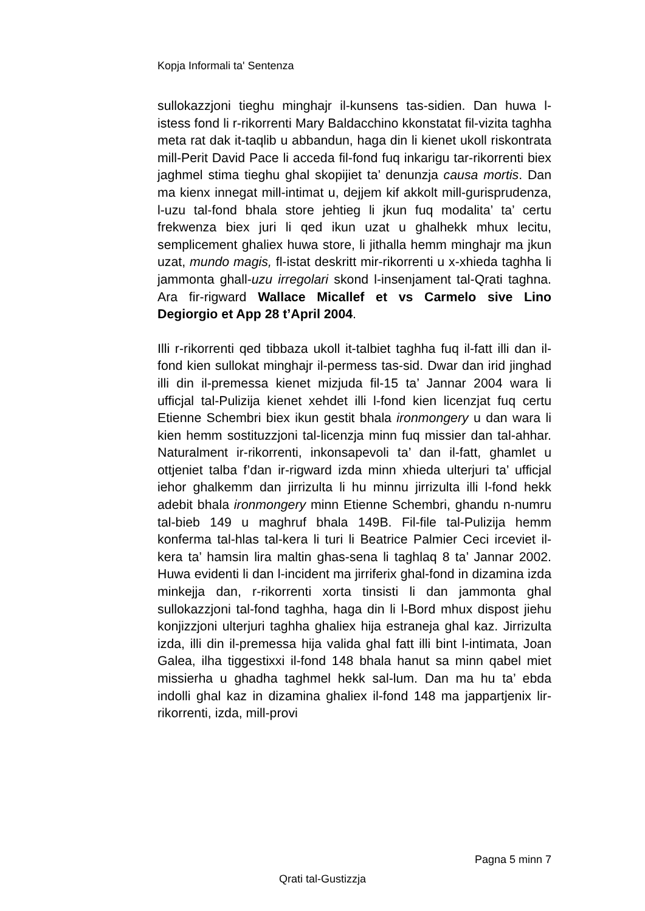Kopja Informali ta' Sentenza
sullokazzjoni tieghu minghajr il-kunsens tas-sidien. Dan huwa l-istess fond li r-rikorrenti Mary Baldacchino kkonstatat fil-vizita taghha meta rat dak it-taqlib u abbandun, haga din li kienet ukoll riskontrata mill-Perit David Pace li acceda fil-fond fuq inkarigu tar-rikorrenti biex jaghmel stima tieghu ghal skopijiet ta’ denunzja causa mortis. Dan ma kienx innegat mill-intimat u, dejjem kif akkolt mill-gurisprudenza, l-uzu tal-fond bhala store jehtieg li jkun fuq modalita’ ta’ certu frekwenza biex juri li qed ikun uzat u ghalhekk mhux lecitu, semplicement ghaliex huwa store, li jithalla hemm minghajr ma jkun uzat, mundo magis, fl-istat deskritt mir-rikorrenti u x-xhieda taghha li jammonta ghall-uzu irregolari skond l-insenjament tal-Qrati taghna. Ara fir-rigward Wallace Micallef et vs Carmelo sive Lino Degiorgio et App 28 t’April 2004.
Illi r-rikorrenti qed tibbaza ukoll it-talbiet taghha fuq il-fatt illi dan il-fond kien sullokat minghajr il-permess tas-sid. Dwar dan irid jinghad illi din il-premessa kienet mizjuda fil-15 ta’ Jannar 2004 wara li ufficjal tal-Pulizija kienet xehdet illi l-fond kien licenzjat fuq certu Etienne Schembri biex ikun gestit bhala ironmongery u dan wara li kien hemm sostituzzjoni tal-licenzja minn fuq missier dan tal-ahhar. Naturalment ir-rikorrenti, inkonsapevoli ta’ dan il-fatt, ghamlet u ottjeniet talba f’dan ir-rigward izda minn xhieda ulterjuri ta’ ufficjal iehor ghalkemm dan jirrizulta li hu minnu jirrizulta illi l-fond hekk adebit bhala ironmongery minn Etienne Schembri, ghandu n-numru tal-bieb 149 u maghruf bhala 149B. Fil-file tal-Pulizija hemm konferma tal-hlas tal-kera li turi li Beatrice Palmier Ceci irceviet il-kera ta’ hamsin lira maltin ghas-sena li taghlaq 8 ta’ Jannar 2002. Huwa evidenti li dan l-incident ma jirriferix ghal-fond in dizamina izda minkejja dan, r-rikorrenti xorta tinsisti li dan jammonta ghal sullokazzjoni tal-fond taghha, haga din li l-Bord mhux dispost jiehu konjizzjoni ulterjuri taghha ghaliex hija estraneja ghal kaz. Jirrizulta izda, illi din il-premessa hija valida ghal fatt illi bint l-intimata, Joan Galea, ilha tiggestixxi il-fond 148 bhala hanut sa minn qabel miet missierha u ghadha taghmel hekk sal-lum. Dan ma hu ta’ ebda indolli ghal kaz in dizamina ghaliex il-fond 148 ma jappartjenix lir-rikorrenti, izda, mill-provi
Pagna 5 minn 7
Qrati tal-Gustizzja